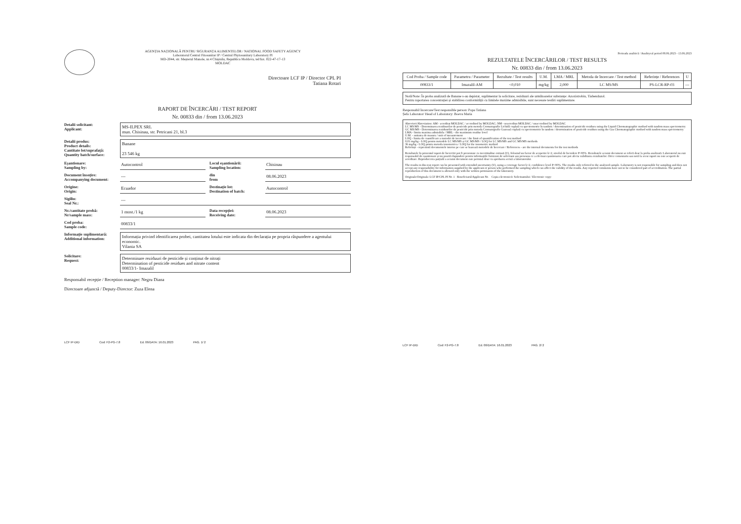AGENȚIA NAȚIONALĂ PENTRU SIGURANȚA ALIMENTELOR / NATIONAL FOOD SAFETY AGENCY
Laboratorul Central Fitosanitar IP / Central Phytosanitary Laboratory PI
MD-2044, str. Meșterul Manole, nr.4 Chișinău, Republica Moldova, tel/fax. 022-47-17-13
MOLDAC
Directoare LCF IP / Director CPL PI
Tatiana Rotari
RAPORT DE ÎNCERCĂRI / TEST REPORT
Nr. 00833 din / from 13.06.2023
Detalii solicitant:
Applicant:
MS-ILPEX SRL
mun. Chisinau, str. Petricani 21, bl.3
Detalii produs:
Product details:
Cantitate lot/suprafață:
Quantity batch/surface:
Banane
23 546 kg
Eșantionare:
Sampling by:
Autocontrol Locul eșantionării:
Sampling location:
Chisinau
Document însoțire:
Accompanying document:
--- din
from
08.06.2023
Origine:
Origin:
Ecuador Destinație lot:
Destination of batch:
Autocontrol
Sigiliu:
Seal Nr.:
---
Nr./cantitate probă:
Nr/sample mass:
1 most./1 kg Data recepției:
Receiving date:
08.06.2023
Cod proba:
Sample code:
00833/1
Informație suplimentară:
Additional information:
Informația privind identificarea probei, cantitatea lotului este indicata din declarația pe propria răspundere a agentului economic.
Vilania SA
Solicitare:
Request:
Determinare reziduuri de pesticide și conținut de nitrați
Determination of pesticide residues and nitrate content
00833/1- Imazalil
Responsabil recepție / Reception manager: Negru Diana
Directoare adjunctă / Deputy-Director: Zuza Elena
LCF IP-DID Cod: F2-PG-7.8 Ed. 06/DATA: 16.01.2023 PAG. 1/ 2
Perioada analitică / Analitycal period 08.06.2023 - 13.06.2023
REZULTATELE ÎNCERCĂRILOR / TEST RESULTS
Nr. 00833 din / from 13.06.2023
| Cod Proba / Sample code | Parametru / Parameter | Rezultate / Test results | U.M. | LMA / MRL | Metoda de încercare / Test method | Referințe / References | U |
| --- | --- | --- | --- | --- | --- | --- | --- |
| 00833/1 | Imazalil-AM | <0,010 | mg/kg | 2,000 | LC MS/MS | PS-LCR-RP-03 | --- |
Notă/Note: În proba analizată de Banane s-au depistat, suplimentar la solicitare, reziduuri ale următoarelor substanțe: Azoxistrobin, Tiabendazol.
Pentru raportarea concentrației și stabilirea conformității cu limitele maxime admisibile, sunt necesare testări suplimentare.
Responsabil încercare/Test responsible person: Popa Tatiana
Șefa Laborator/ Head of Laboratory: Boeva Maria
Abrevieri/Abreviation: AM - acreditat MOLDAC / accredited by MOLDAC; NM - neacreditat MOLDAC / unaccredited by MOLDAC
LC MS/MS - Determinarea reziduurilor de pesticide prin metoda Cromatografie Lichidă cuplată cu spectrometrie în tandem / determination of pesticide residues using the Liquid Chromatographic method with tandem mass spectrometry
GC MS/MS - Determinarea reziduurilor de pesticide prin metoda Cromatografie Gazoasă cuplată cu spectrometrie în tandem / determination of pesticide residues using the Gas Chromatographic method with tandem mass spectrometry
LMA - limita maxima admisibila / MRL - the maximum residue level
U.M. - unitatea de masura / unit of measurement
LOQ - limita de cuantificare a metodei de incercare / the limit of quantification of the test method
0,01 mg/kg - LOQ pentru metodele LC MS/MS și GC MS/MS / LOQ for LC MS/MS and GC MS/MS methods
36 mg/kg - LOQ pentru metoda ionometrica / LOQ for the ionometric method
Referințe - reprezintă documentele interne pe care se bazează metodele de încercare / References - are the internal documents for the test methods
Rezultatele în prezentul raport de încercări pot fi prezentate cu incertitudine extinsă (U), folosind un factor de acoperire k=2, nivelul de încredere P=95%. Rezultatele acestui document se referă doar la proba analizată. Laboratorul nu este responsabil de eșantionare și nu poartă răspundere pentru informațiile furnizate de solicitant sau persoana ce a efectuat eșantionarea care pot afecta validitatea rezultatelor. Orice comentariu sau notă la acest raport nu este acoperit de acreditare. Reproducerea parțială a acestui document este permisă doar cu aprobarea scrisă a laboratorului.
The results in this test report can be presented with extended uncertainty (U), using a coverage factor k=2, confidence level P=95%. The results only referred to the analyzed sample. Laboratory is not responsible for sampling and does not accept any responsibility for information supplied by the applicant or person who performed the sampling which can affect the validity of the results. Any reported comments have not to be considered part of accreditation. The partial reproduction of this document is allowed only with the written permission of the laboratory.
Originale/Originals: LCF IP/CPL PI Nr. 1 Beneficiarul/Applicant Nr. Copia electronică: Solicitantului / Electronic copy:
LCF IP-DID Cod: F2-PG-7.8 Ed. 06/DATA: 16.01.2023 PAG. 2/ 2